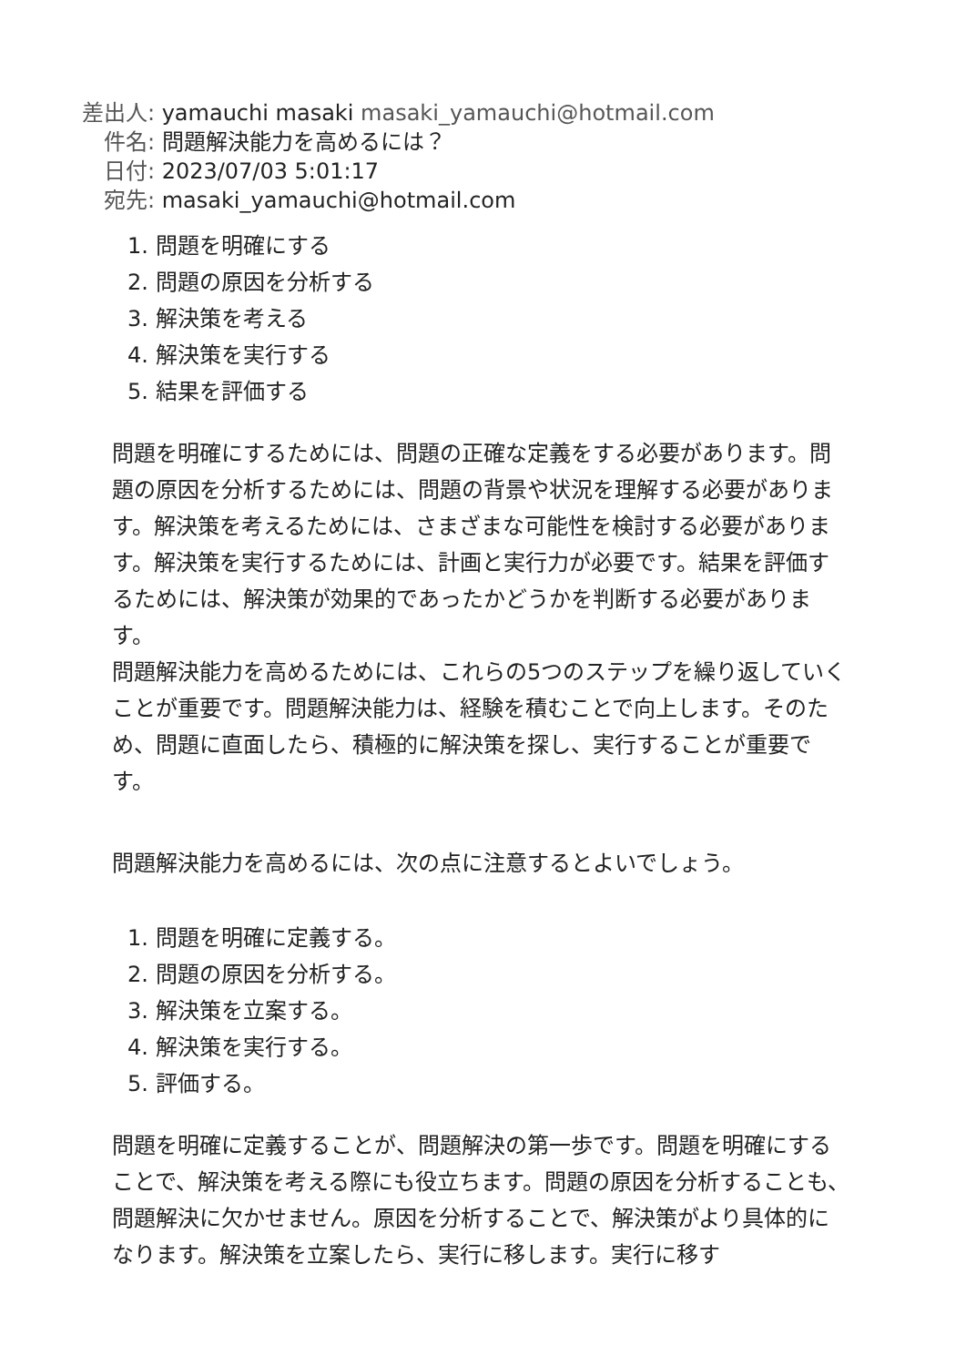差出人: yamauchi masaki masaki_yamauchi@hotmail.com
件名: 問題解決能力を高めるには？
日付: 2023/07/03 5:01:17
宛先: masaki_yamauchi@hotmail.com
1. 問題を明確にする
2. 問題の原因を分析する
3. 解決策を考える
4. 解決策を実行する
5. 結果を評価する
問題を明確にするためには、問題の正確な定義をする必要があります。問題の原因を分析するためには、問題の背景や状況を理解する必要があります。解決策を考えるためには、さまざまな可能性を検討する必要があります。解決策を実行するためには、計画と実行力が必要です。結果を評価するためには、解決策が効果的であったかどうかを判断する必要があります。
問題解決能力を高めるためには、これらの5つのステップを繰り返していくことが重要です。問題解決能力は、経験を積むことで向上します。そのため、問題に直面したら、積極的に解決策を探し、実行することが重要です。
問題解決能力を高めるには、次の点に注意するとよいでしょう。
1. 問題を明確に定義する。
2. 問題の原因を分析する。
3. 解決策を立案する。
4. 解決策を実行する。
5. 評価する。
問題を明確に定義することが、問題解決の第一歩です。問題を明確にすることで、解決策を考える際にも役立ちます。問題の原因を分析することも、問題解決に欠かせません。原因を分析することで、解決策がより具体的になります。解決策を立案したら、実行に移します。実行に移す